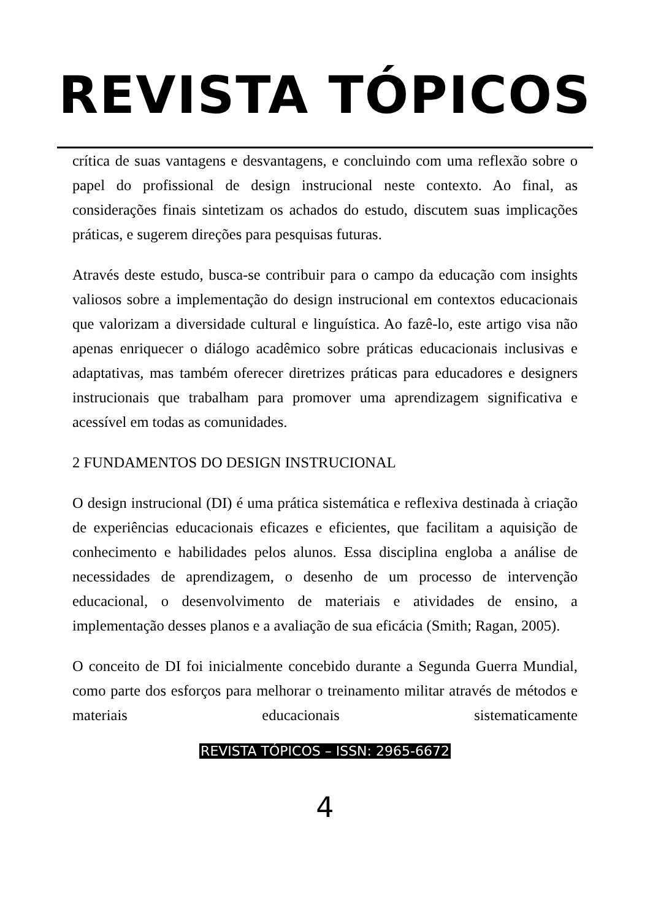REVISTA TÓPICOS
crítica de suas vantagens e desvantagens, e concluindo com uma reflexão sobre o papel do profissional de design instrucional neste contexto. Ao final, as considerações finais sintetizam os achados do estudo, discutem suas implicações práticas, e sugerem direções para pesquisas futuras.
Através deste estudo, busca-se contribuir para o campo da educação com insights valiosos sobre a implementação do design instrucional em contextos educacionais que valorizam a diversidade cultural e linguística. Ao fazê-lo, este artigo visa não apenas enriquecer o diálogo acadêmico sobre práticas educacionais inclusivas e adaptativas, mas também oferecer diretrizes práticas para educadores e designers instrucionais que trabalham para promover uma aprendizagem significativa e acessível em todas as comunidades.
2 FUNDAMENTOS DO DESIGN INSTRUCIONAL
O design instrucional (DI) é uma prática sistemática e reflexiva destinada à criação de experiências educacionais eficazes e eficientes, que facilitam a aquisição de conhecimento e habilidades pelos alunos. Essa disciplina engloba a análise de necessidades de aprendizagem, o desenho de um processo de intervenção educacional, o desenvolvimento de materiais e atividades de ensino, a implementação desses planos e a avaliação de sua eficácia (Smith; Ragan, 2005).
O conceito de DI foi inicialmente concebido durante a Segunda Guerra Mundial, como parte dos esforços para melhorar o treinamento militar através de métodos e materiais educacionais sistematicamente
REVISTA TÓPICOS – ISSN: 2965-6672
4